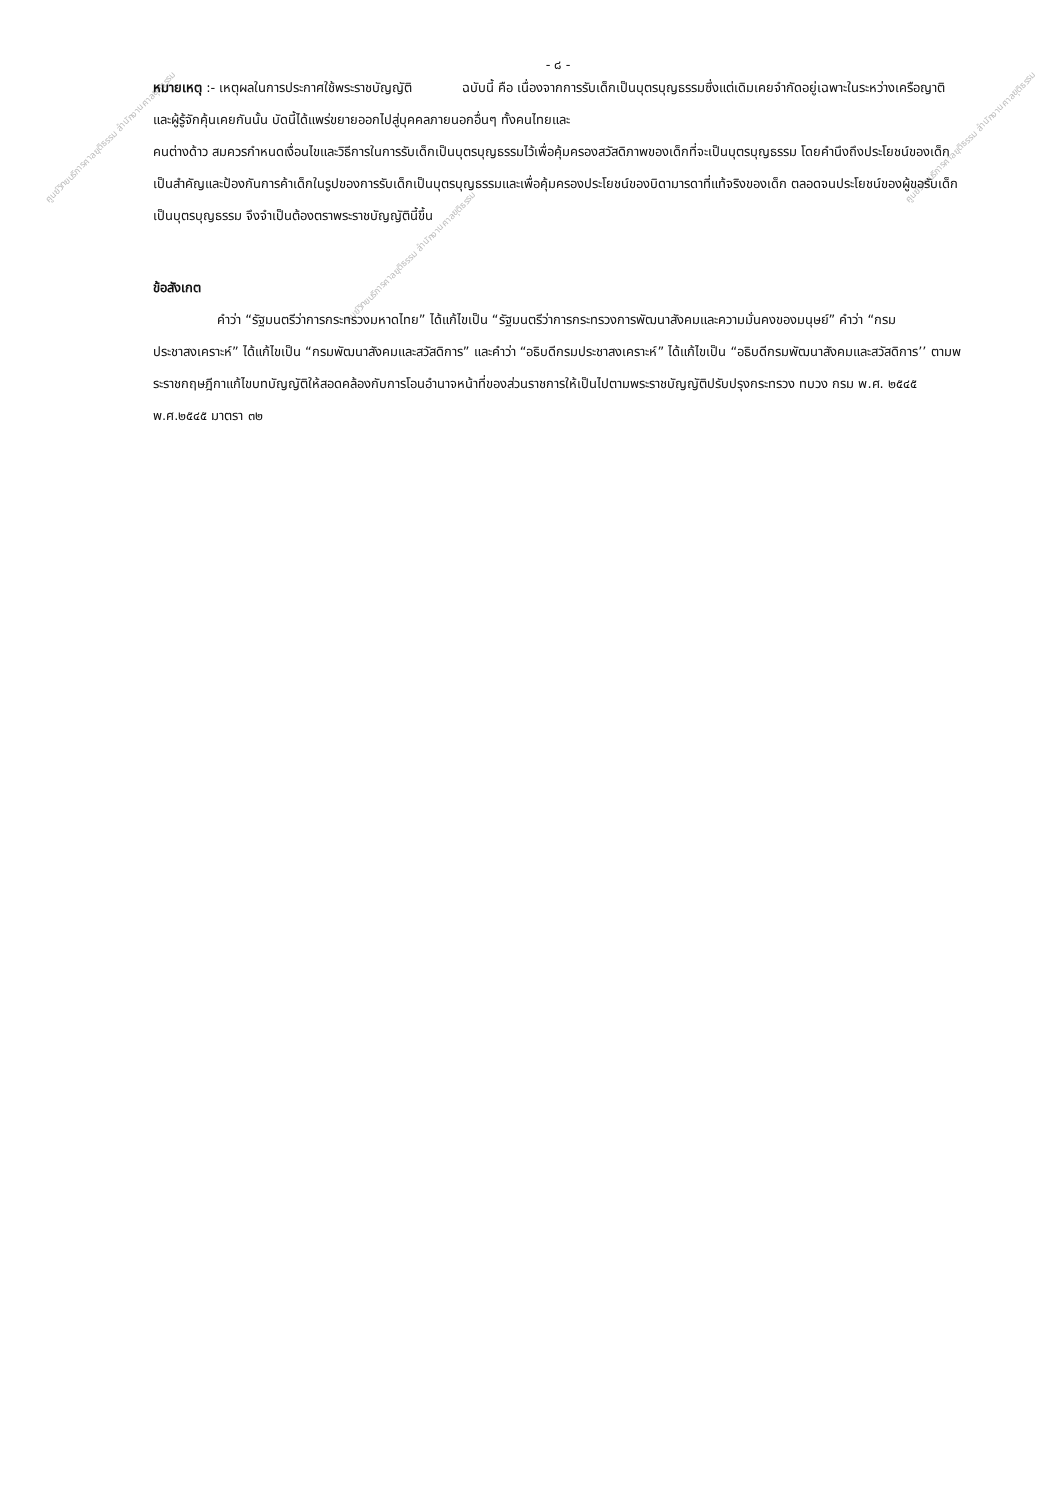ศูนย์วิทยบริการศาลยุติธรรม สำนักงานศาลยุติธรรม
ศูนย์วิทยบริการศาลยุติธรรม สำนักงานศาลยุติธรรม
ศูนย์วิทยบริการศาลยุติธรรม สำนักงานศาลยุติธรรม
- ๘ -
หมายเหตุ :- เหตุผลในการประกาศใช้พระราชบัญญัติ ฉบับนี้ คือ เนื่องจากการรับเด็กเป็นบุตรบุญธรรมซึ่งแต่เดิมเคยจำกัดอยู่เฉพาะในระหว่างเครือญาติและผู้รู้จักคุ้นเคยกันนั้น บัดนี้ได้แพร่ขยายออกไปสู่บุคคลภายนอกอื่นๆ ทั้งคนไทยและ
คนต่างด้าว สมควรกำหนดเงื่อนไขและวิธีการในการรับเด็กเป็นบุตรบุญธรรมไว้เพื่อคุ้มครองสวัสดิภาพของเด็กที่จะเป็นบุตรบุญธรรม โดยคำนึงถึงประโยชน์ของเด็กเป็นสำคัญและป้องกันการค้าเด็กในรูปของการรับเด็กเป็นบุตรบุญธรรมและเพื่อคุ้มครองประโยชน์ของบิดามารดาที่แท้จริงของเด็ก ตลอดจนประโยชน์ของผู้ขอรับเด็กเป็นบุตรบุญธรรม จึงจำเป็นต้องตราพระราชบัญญัตินี้ขึ้น
ข้อสังเกต
คำว่า “รัฐมนตรีว่าการกระทรวงมหาดไทย” ได้แก้ไขเป็น “รัฐมนตรีว่าการกระทรวงการพัฒนาสังคมและความมั่นคงของมนุษย์” คำว่า “กรมประชาสงเคราะห์” ได้แก้ไขเป็น “กรมพัฒนาสังคมและสวัสดิการ” และคำว่า “อธิบดีกรมประชาสงเคราะห์” ได้แก้ไขเป็น “อธิบดีกรมพัฒนาสังคมและสวัสดิการ’’ ตามพระราชกฤษฎีกาแก้ไขบทบัญญัติให้สอดคล้องกับการโอนอำนาจหน้าที่ของส่วนราชการให้เป็นไปตามพระราชบัญญัติปรับปรุงกระทรวง ทบวง กรม พ.ศ. ๒๕๔๕ พ.ศ.๒๕๔๕ มาตรา ๓๒